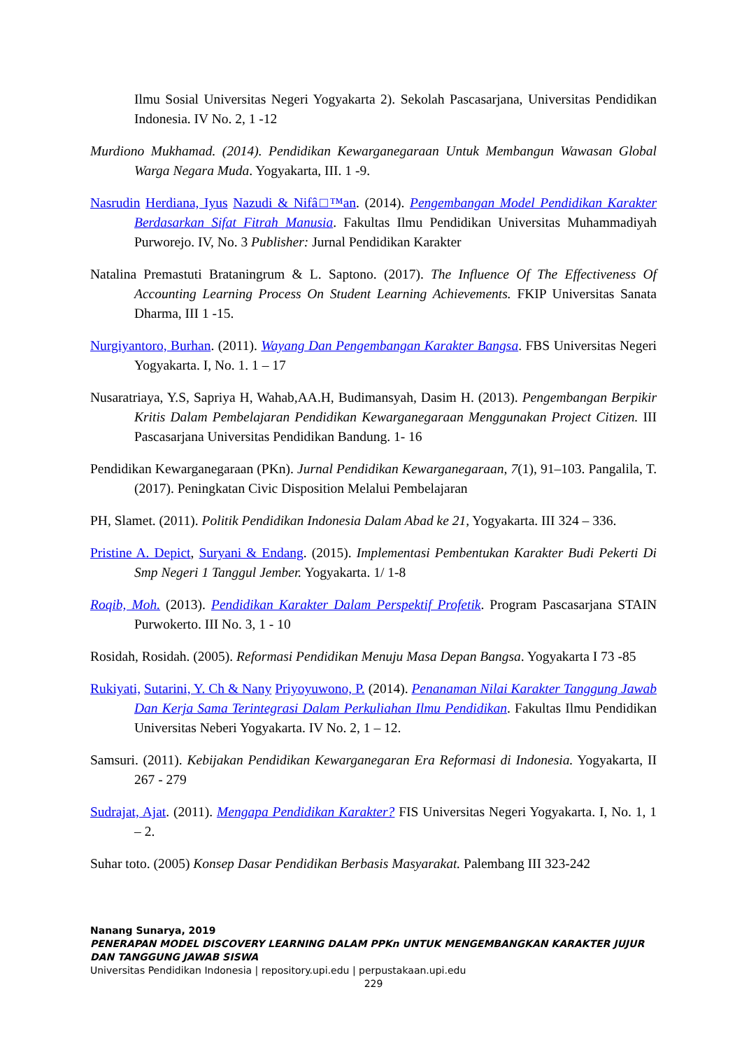Ilmu Sosial Universitas Negeri Yogyakarta 2). Sekolah Pascasarjana, Universitas Pendidikan Indonesia. IV No. 2, 1 -12
Murdiono Mukhamad. (2014). Pendidikan Kewarganegaraan Untuk Membangun Wawasan Global Warga Negara Muda. Yogyakarta, III. 1 -9.
Nasrudin Herdiana, Iyus Nazudi & Nifâ□™an. (2014). Pengembangan Model Pendidikan Karakter Berdasarkan Sifat Fitrah Manusia. Fakultas Ilmu Pendidikan Universitas Muhammadiyah Purworejo. IV, No. 3 Publisher: Jurnal Pendidikan Karakter
Natalina Premastuti Brataningrum & L. Saptono. (2017). The Influence Of The Effectiveness Of Accounting Learning Process On Student Learning Achievements. FKIP Universitas Sanata Dharma, III 1 -15.
Nurgiyantoro, Burhan. (2011). Wayang Dan Pengembangan Karakter Bangsa. FBS Universitas Negeri Yogyakarta. I, No. 1. 1 – 17
Nusaratriaya, Y.S, Sapriya H, Wahab,AA.H, Budimansyah, Dasim H. (2013). Pengembangan Berpikir Kritis Dalam Pembelajaran Pendidikan Kewarganegaraan Menggunakan Project Citizen. III Pascasarjana Universitas Pendidikan Bandung. 1- 16
Pendidikan Kewarganegaraan (PKn). Jurnal Pendidikan Kewarganegaraan, 7(1), 91–103. Pangalila, T. (2017). Peningkatan Civic Disposition Melalui Pembelajaran
PH, Slamet. (2011). Politik Pendidikan Indonesia Dalam Abad ke 21, Yogyakarta. III 324 – 336.
Pristine A. Depict, Suryani & Endang. (2015). Implementasi Pembentukan Karakter Budi Pekerti Di Smp Negeri 1 Tanggul Jember. Yogyakarta. 1/ 1-8
Roqib, Moh. (2013). Pendidikan Karakter Dalam Perspektif Profetik. Program Pascasarjana STAIN Purwokerto. III No. 3, 1 - 10
Rosidah, Rosidah. (2005). Reformasi Pendidikan Menuju Masa Depan Bangsa. Yogyakarta I 73 -85
Rukiyati, Sutarini, Y. Ch & Nany Priyoyuwono, P. (2014). Penanaman Nilai Karakter Tanggung Jawab Dan Kerja Sama Terintegrasi Dalam Perkuliahan Ilmu Pendidikan. Fakultas Ilmu Pendidikan Universitas Neberi Yogyakarta. IV No. 2, 1 – 12.
Samsuri. (2011). Kebijakan Pendidikan Kewarganegaran Era Reformasi di Indonesia. Yogyakarta, II 267 - 279
Sudrajat, Ajat. (2011). Mengapa Pendidikan Karakter? FIS Universitas Negeri Yogyakarta. I, No. 1, 1 – 2.
Suhar toto. (2005) Konsep Dasar Pendidikan Berbasis Masyarakat. Palembang III 323-242
Nanang Sunarya, 2019
PENERAPAN MODEL DISCOVERY LEARNING DALAM PPKn UNTUK MENGEMBANGKAN KARAKTER JUJUR DAN TANGGUNG JAWAB SISWA
Universitas Pendidikan Indonesia | repository.upi.edu | perpustakaan.upi.edu
229